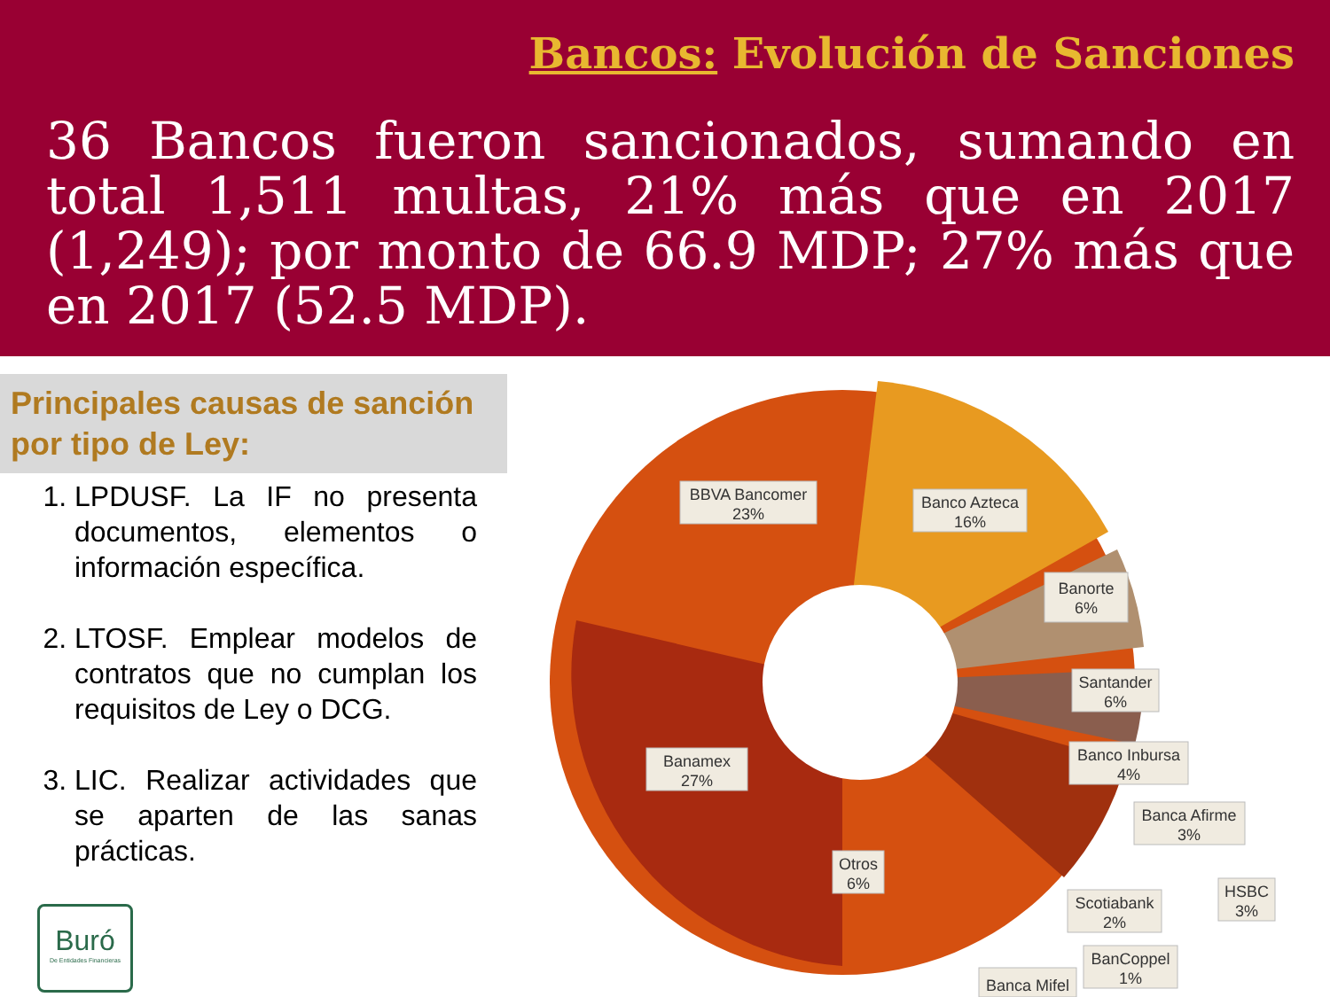Bancos: Evolución de Sanciones
36 Bancos fueron sancionados, sumando en total 1,511 multas, 21% más que en 2017 (1,249); por monto de 66.9 MDP; 27% más que en 2017 (52.5 MDP).
Principales causas de sanción por tipo de Ley:
1. LPDUSF. La IF no presenta documentos, elementos o información específica.
2. LTOSF. Emplear modelos de contratos que no cumplan los requisitos de Ley o DCG.
3. LIC. Realizar actividades que se aparten de las sanas prácticas.
Buró
De Entidades Financieras
BBVA Bancomer
23%
Banco Azteca
16%
Banorte
6%
Santander
6%
Banco Inbursa
4%
Banca Afirme
3%
HSBC
3%
Scotiabank
2%
BanCoppel
1%
Banca Mifel
Banamex
27%
Otros
6%